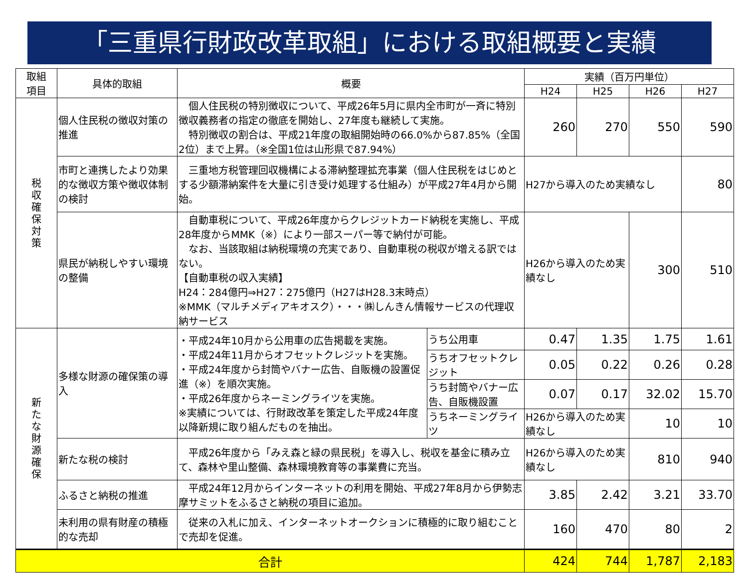「三重県行財政改革取組」における取組概要と実績
| 取組 項目 | 具体的取組 | 概要 | | 実績（百万円単位） | | | |
| --- | --- | --- | --- | --- | --- | --- | --- |
| | | | | H24 | H25 | H26 | H27 |
| 税 収 確 保 対 策 | 個人住民税の徴収対策の推進 | 個人住民税の特別徴収について、平成26年5月に県内全市町が一斉に特別徴収義務者の指定の徹底を開始し、27年度も継続して実施。 特別徴収の割合は、平成21年度の取組開始時の66.0%から87.85%（全国2位）まで上昇。（※全国1位は山形県で87.94%） | | 260 | 270 | 550 | 590 |
| | 市町と連携したより効果的な徴収方策や徴収体制の検討 | 三重地方税管理回収機構による滞納整理拡充事業（個人住民税をはじめとする少額滞納案件を大量に引き受け処理する仕組み）が平成27年4月から開始。 | | H27から導入のため実績なし | | | 80 |
| | 県民が納税しやすい環境の整備 | 自動車税について、平成26年度からクレジットカード納税を実施し、平成28年度からMMK（※）により一部スーパー等で納付が可能。 なお、当該取組は納税環境の充実であり、自動車税の税収が増える訳ではない。 【自動車税の収入実績】 H24：284億円⇒H27：275億円（H27はH28.3末時点） ※MMK（マルチメディアキオスク）・・・㈱しんきん情報サービスの代理収納サービス | | H26から導入のため実績なし | | 300 | 510 |
| 新 た な 財 源 確 保 | 多様な財源の確保策の導入 | ・平成24年10月から公用車の広告掲載を実施。 ・平成24年11月からオフセットクレジットを実施。 ・平成24年度から封筒やバナー広告、自販機の設置促進（※）を順次実施。 ・平成26年度からネーミングライツを実施。 ※実績については、行財政改革を策定した平成24年度以降新規に取り組んだものを抽出。 | うち公用車 | 0.47 | 1.35 | 1.75 | 1.61 |
| | | | うちオフセットクレジット | 0.05 | 0.22 | 0.26 | 0.28 |
| | | | うち封筒やバナー広告、自販機設置 | 0.07 | 0.17 | 32.02 | 15.70 |
| | | | うちネーミングライツ | H26から導入のため実績なし | | 10 | 10 |
| | 新たな税の検討 | 平成26年度から「みえ森と緑の県民税」を導入し、税収を基金に積み立て、森林や里山整備、森林環境教育等の事業費に充当。 | | H26から導入のため実績なし | | 810 | 940 |
| | ふるさと納税の推進 | 平成24年12月からインターネットの利用を開始、平成27年8月から伊勢志摩サミットをふるさと納税の項目に追加。 | | 3.85 | 2.42 | 3.21 | 33.70 |
| | 未利用の県有財産の積極的な売却 | 従来の入札に加え、インターネットオークションに積極的に取り組むことで売却を促進。 | | 160 | 470 | 80 | 2 |
| 合計 | | | | 424 | 744 | 1,787 | 2,183 |